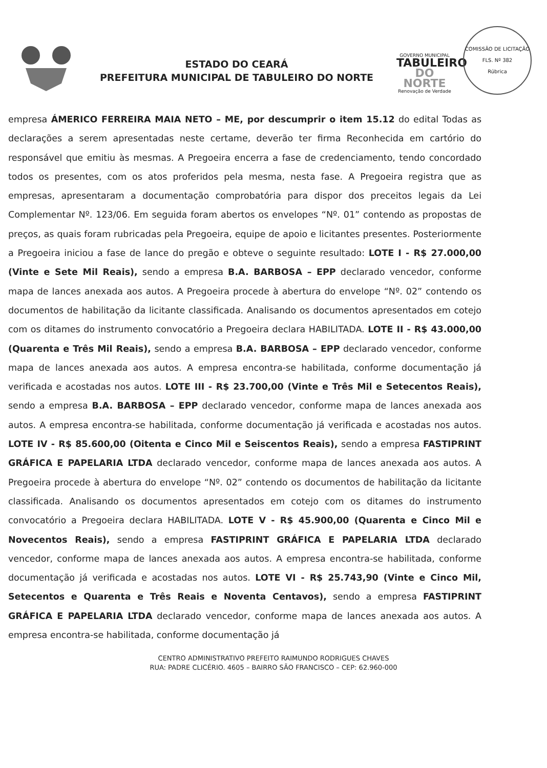ESTADO DO CEARÁ
PREFEITURA MUNICIPAL DE TABULEIRO DO NORTE
GOVERNO MUNICIPAL
TABULEIRO
DO NORTE
Renovação de Verdade
COMISSÃO DE LICITAÇÃO
FLS. Nº 382
Rúbrica
empresa ÁMERICO FERREIRA MAIA NETO – ME, por descumprir o item 15.12 do edital Todas as declarações a serem apresentadas neste certame, deverão ter firma Reconhecida em cartório do responsável que emitiu às mesmas. A Pregoeira encerra a fase de credenciamento, tendo concordado todos os presentes, com os atos proferidos pela mesma, nesta fase. A Pregoeira registra que as empresas, apresentaram a documentação comprobatória para dispor dos preceitos legais da Lei Complementar Nº. 123/06. Em seguida foram abertos os envelopes “Nº. 01” contendo as propostas de preços, as quais foram rubricadas pela Pregoeira, equipe de apoio e licitantes presentes. Posteriormente a Pregoeira iniciou a fase de lance do pregão e obteve o seguinte resultado: LOTE I - R$ 27.000,00 (Vinte e Sete Mil Reais), sendo a empresa B.A. BARBOSA – EPP declarado vencedor, conforme mapa de lances anexada aos autos. A Pregoeira procede à abertura do envelope “Nº. 02” contendo os documentos de habilitação da licitante classificada. Analisando os documentos apresentados em cotejo com os ditames do instrumento convocatório a Pregoeira declara HABILITADA. LOTE II - R$ 43.000,00 (Quarenta e Três Mil Reais), sendo a empresa B.A. BARBOSA – EPP declarado vencedor, conforme mapa de lances anexada aos autos. A empresa encontra-se habilitada, conforme documentação já verificada e acostadas nos autos. LOTE III - R$ 23.700,00 (Vinte e Três Mil e Setecentos Reais), sendo a empresa B.A. BARBOSA – EPP declarado vencedor, conforme mapa de lances anexada aos autos. A empresa encontra-se habilitada, conforme documentação já verificada e acostadas nos autos. LOTE IV - R$ 85.600,00 (Oitenta e Cinco Mil e Seiscentos Reais), sendo a empresa FASTIPRINT GRÁFICA E PAPELARIA LTDA declarado vencedor, conforme mapa de lances anexada aos autos. A Pregoeira procede à abertura do envelope “Nº. 02” contendo os documentos de habilitação da licitante classificada. Analisando os documentos apresentados em cotejo com os ditames do instrumento convocatório a Pregoeira declara HABILITADA. LOTE V - R$ 45.900,00 (Quarenta e Cinco Mil e Novecentos Reais), sendo a empresa FASTIPRINT GRÁFICA E PAPELARIA LTDA declarado vencedor, conforme mapa de lances anexada aos autos. A empresa encontra-se habilitada, conforme documentação já verificada e acostadas nos autos. LOTE VI - R$ 25.743,90 (Vinte e Cinco Mil, Setecentos e Quarenta e Três Reais e Noventa Centavos), sendo a empresa FASTIPRINT GRÁFICA E PAPELARIA LTDA declarado vencedor, conforme mapa de lances anexada aos autos. A empresa encontra-se habilitada, conforme documentação já
CENTRO ADMINISTRATIVO PREFEITO RAIMUNDO RODRIGUES CHAVES
RUA: PADRE CLICÉRIO. 4605 – BAIRRO SÃO FRANCISCO – CEP: 62.960-000